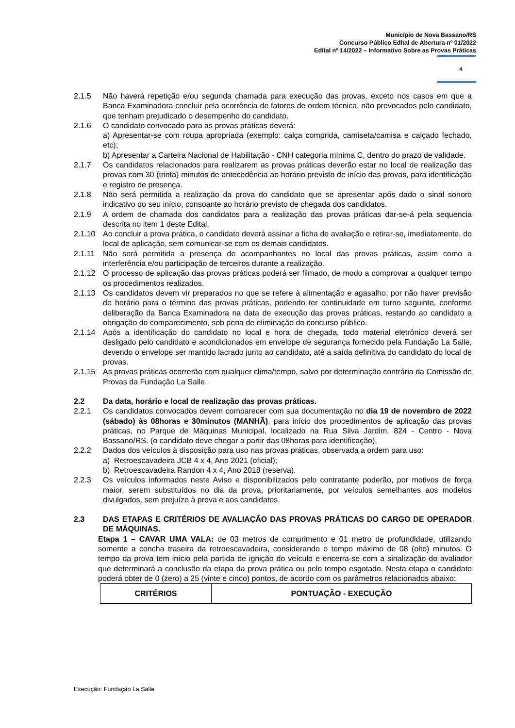Município de Nova Bassano/RS
Concurso Público Edital de Abertura nº 01/2022
Edital nº 14/2022 – Informativo Sobre as Provas Práticas
4
2.1.5 Não haverá repetição e/ou segunda chamada para execução das provas, exceto nos casos em que a Banca Examinadora concluir pela ocorrência de fatores de ordem técnica, não provocados pelo candidato, que tenham prejudicado o desempenho do candidato.
2.1.6 O candidato convocado para as provas práticas deverá:
a) Apresentar-se com roupa apropriada (exemplo: calça comprida, camiseta/camisa e calçado fechado, etc);
b) Apresentar a Carteira Nacional de Habilitação - CNH categoria mínima C, dentro do prazo de validade.
2.1.7 Os candidatos relacionados para realizarem as provas práticas deverão estar no local de realização das provas com 30 (trinta) minutos de antecedência ao horário previsto de início das provas, para identificação e registro de presença.
2.1.8 Não será permitida a realização da prova do candidato que se apresentar após dado o sinal sonoro indicativo do seu início, consoante ao horário previsto de chegada dos candidatos.
2.1.9 A ordem de chamada dos candidatos para a realização das provas práticas dar-se-á pela sequencia descrita no item 1 deste Edital.
2.1.10 Ao concluir a prova prática, o candidato deverá assinar a ficha de avaliação e retirar-se, imediatamente, do local de aplicação, sem comunicar-se com os demais candidatos.
2.1.11 Não será permitida a presença de acompanhantes no local das provas práticas, assim como a interferência e/ou participação de terceiros durante a realização.
2.1.12 O processo de aplicação das provas práticas poderá ser filmado, de modo a comprovar a qualquer tempo os procedimentos realizados.
2.1.13 Os candidatos devem vir preparados no que se refere à alimentação e agasalho, por não haver previsão de horário para o término das provas práticas, podendo ter continuidade em turno seguinte, conforme deliberação da Banca Examinadora na data de execução das provas práticas, restando ao candidato a obrigação do comparecimento, sob pena de eliminação do concurso público.
2.1.14 Após a identificação do candidato no local e hora de chegada, todo material eletrônico deverá ser desligado pelo candidato e acondicionados em envelope de segurança fornecido pela Fundação La Salle, devendo o envelope ser mantido lacrado junto ao candidato, até a saída definitiva do candidato do local de provas.
2.1.15 As provas práticas ocorrerão com qualquer clima/tempo, salvo por determinação contrária da Comissão de Provas da Fundação La Salle.
2.2 Da data, horário e local de realização das provas práticas.
2.2.1 Os candidatos convocados devem comparecer com sua documentação no dia 19 de novembro de 2022 (sábado) às 08horas e 30minutos (MANHÃ), para início dos procedimentos de aplicação das provas práticas, no Parque de Máquinas Municipal, localizado na Rua Silva Jardim, 824 - Centro - Nova Bassano/RS. (o candidato deve chegar a partir das 08horas para identificação).
2.2.2 Dados dos veículos à disposição para uso nas provas práticas, observada a ordem para uso:
a) Retroescavadeira JCB 4 x 4, Ano 2021 (oficial);
b) Retroescavadeira Randon 4 x 4, Ano 2018 (reserva).
2.2.3 Os veículos informados neste Aviso e disponibilizados pelo contratante poderão, por motivos de força maior, serem substituídos no dia da prova, prioritariamente, por veículos semelhantes aos modelos divulgados, sem prejuízo à prova e aos candidatos.
2.3 DAS ETAPAS E CRITÉRIOS DE AVALIAÇÃO DAS PROVAS PRÁTICAS DO CARGO DE OPERADOR DE MÁQUINAS.
Etapa 1 – CAVAR UMA VALA: de 03 metros de comprimento e 01 metro de profundidade, utilizando somente a concha traseira da retroescavadeira, considerando o tempo máximo de 08 (oito) minutos. O tempo da prova tem início pela partida de ignição do veículo e encerra-se com a sinalização do avaliador que determinará a conclusão da etapa da prova prática ou pelo tempo esgotado. Nesta etapa o candidato poderá obter de 0 (zero) a 25 (vinte e cinco) pontos, de acordo com os parâmetros relacionados abaixo:
| CRITÉRIOS | PONTUAÇÃO - EXECUÇÃO |
| --- | --- |
Execução: Fundação La Salle